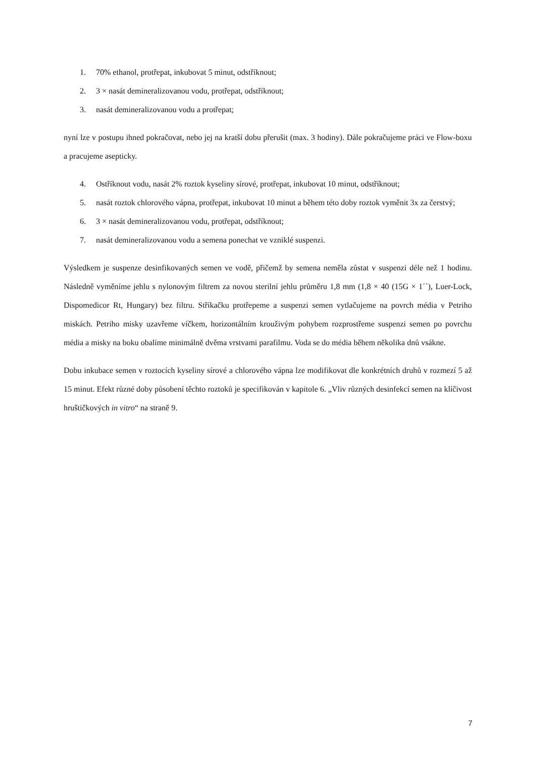1. 70% ethanol, protřepat, inkubovat 5 minut, odstříknout;
2. 3 × nasát demineralizovanou vodu, protřepat, odstříknout;
3. nasát demineralizovanou vodu a protřepat;
nyní lze v postupu ihned pokračovat, nebo jej na kratší dobu přerušit (max. 3 hodiny). Dále pokračujeme práci ve Flow-boxu a pracujeme asepticky.
4. Ostříknout vodu, nasát 2% roztok kyseliny sírové, protřepat, inkubovat 10 minut, odstříknout;
5. nasát roztok chlorového vápna, protřepat, inkubovat 10 minut a během této doby roztok vyměnit 3x za čerstvý;
6. 3 × nasát demineralizovanou vodu, protřepat, odstříknout;
7. nasát demineralizovanou vodu a semena ponechat ve vzniklé suspenzi.
Výsledkem je suspenze desinfikovaných semen ve vodě, přičemž by semena neměla zůstat v suspenzi déle než 1 hodinu. Následně vyměníme jehlu s nylonovým filtrem za novou sterilní jehlu průměru 1,8 mm (1,8 × 40 (15G × 1´´), Luer-Lock, Dispomedicor Rt, Hungary) bez filtru. Stříkačku protřepeme a suspenzi semen vytlačujeme na povrch média v Petriho miskách. Petriho misky uzavřeme víčkem, horizontálním krouživým pohybem rozprostřeme suspenzi semen po povrchu média a misky na boku obalíme minimálně dvěma vrstvami parafilmu. Voda se do média během několika dnů vsákne.
Dobu inkubace semen v roztocích kyseliny sírové a chlorového vápna lze modifikovat dle konkrétních druhů v rozmezí 5 až 15 minut. Efekt různé doby působení těchto roztoků je specifikován v kapitole 6. „Vliv různých desinfekcí semen na klíčivost hruštičkových in vitro“ na straně 9.
7